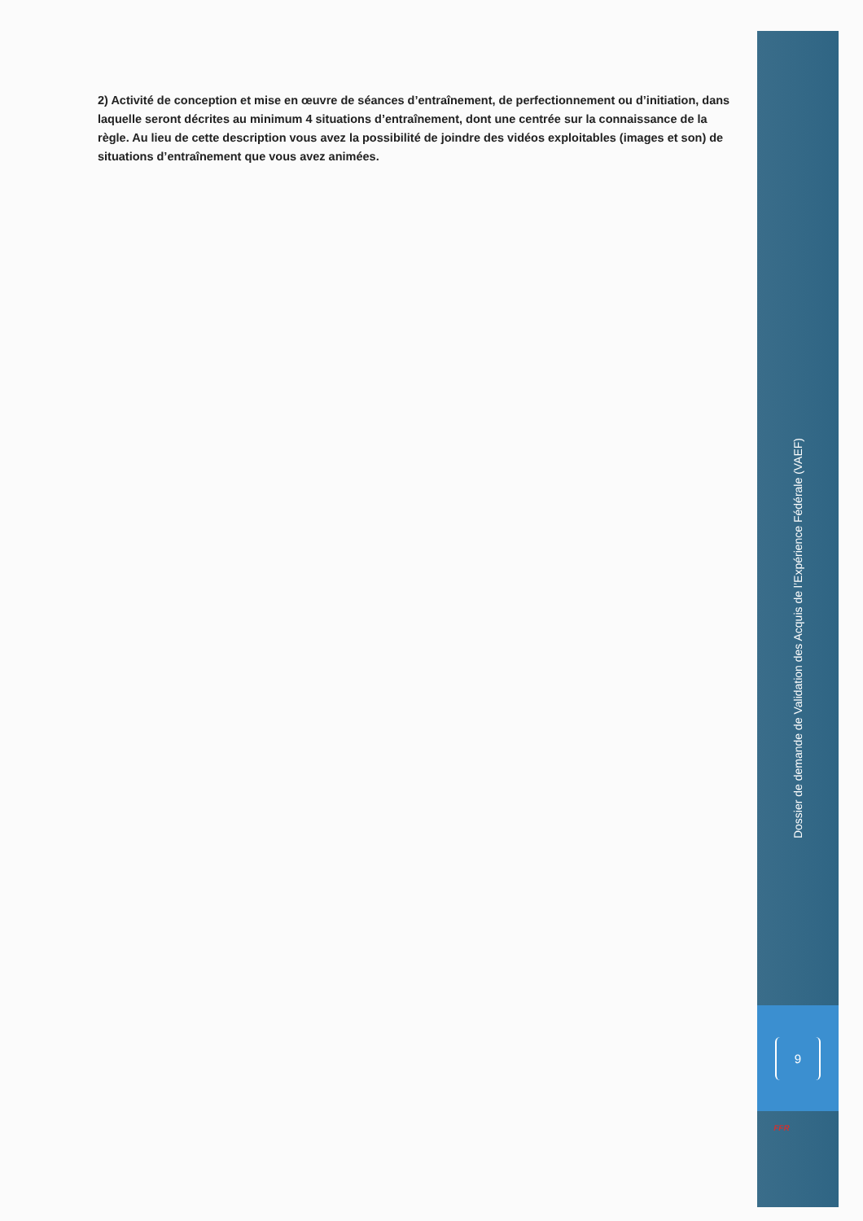2) Activité de conception et mise en œuvre de séances d’entraînement, de perfectionnement ou d’initiation, dans laquelle seront décrites au minimum 4 situations d’entraînement, dont une centrée sur la connaissance de la règle. Au lieu de cette description vous avez la possibilité de joindre des vidéos exploitables (images et son) de situations d’entraînement que vous avez animées.
Dossier de demande de Validation des Acquis de l’Expérience Fédérale (VAEF)
9
FFR